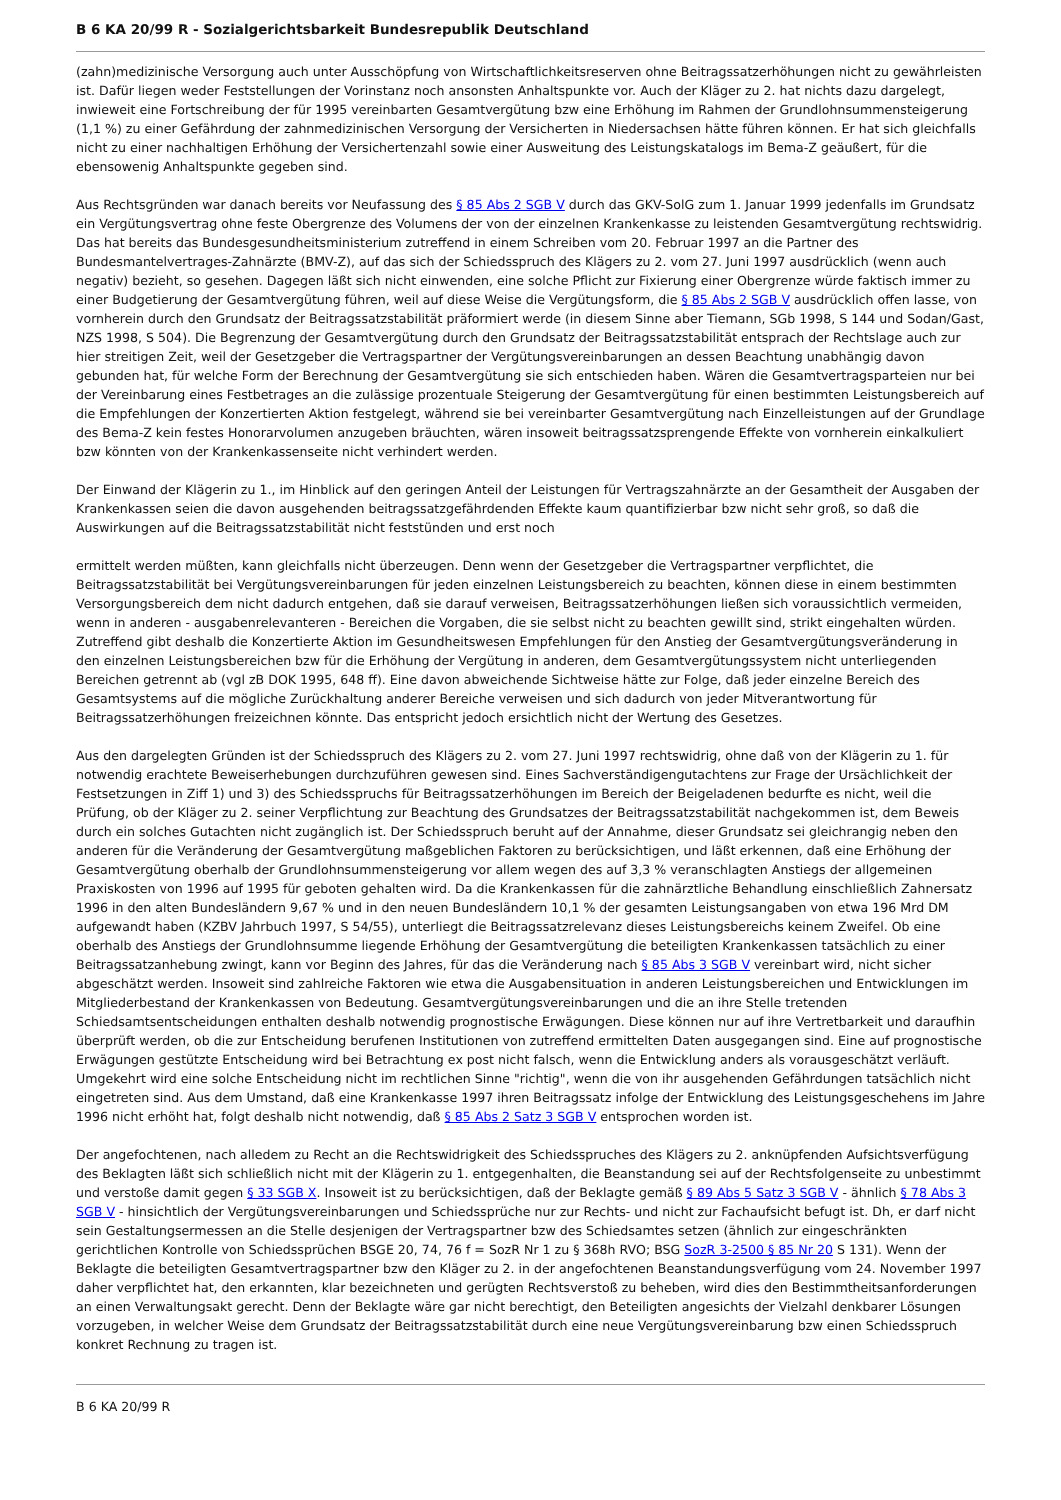B 6 KA 20/99 R - Sozialgerichtsbarkeit Bundesrepublik Deutschland
(zahn)medizinische Versorgung auch unter Ausschöpfung von Wirtschaftlichkeitsreserven ohne Beitragssatzerhöhungen nicht zu gewährleisten ist. Dafür liegen weder Feststellungen der Vorinstanz noch ansonsten Anhaltspunkte vor. Auch der Kläger zu 2. hat nichts dazu dargelegt, inwieweit eine Fortschreibung der für 1995 vereinbarten Gesamtvergütung bzw eine Erhöhung im Rahmen der Grundlohnsummensteigerung (1,1 %) zu einer Gefährdung der zahnmedizinischen Versorgung der Versicherten in Niedersachsen hätte führen können. Er hat sich gleichfalls nicht zu einer nachhaltigen Erhöhung der Versichertenzahl sowie einer Ausweitung des Leistungskatalogs im Bema-Z geäußert, für die ebensowenig Anhaltspunkte gegeben sind.
Aus Rechtsgründen war danach bereits vor Neufassung des § 85 Abs 2 SGB V durch das GKV-SolG zum 1. Januar 1999 jedenfalls im Grundsatz ein Vergütungsvertrag ohne feste Obergrenze des Volumens der von der einzelnen Krankenkasse zu leistenden Gesamtvergütung rechtswidrig. Das hat bereits das Bundesgesundheitsministerium zutreffend in einem Schreiben vom 20. Februar 1997 an die Partner des Bundesmantelvertrages-Zahnärzte (BMV-Z), auf das sich der Schiedsspruch des Klägers zu 2. vom 27. Juni 1997 ausdrücklich (wenn auch negativ) bezieht, so gesehen. Dagegen läßt sich nicht einwenden, eine solche Pflicht zur Fixierung einer Obergrenze würde faktisch immer zu einer Budgetierung der Gesamtvergütung führen, weil auf diese Weise die Vergütungsform, die § 85 Abs 2 SGB V ausdrücklich offen lasse, von vornherein durch den Grundsatz der Beitragssatzstabilität präformiert werde (in diesem Sinne aber Tiemann, SGb 1998, S 144 und Sodan/Gast, NZS 1998, S 504). Die Begrenzung der Gesamtvergütung durch den Grundsatz der Beitragssatzstabilität entsprach der Rechtslage auch zur hier streitigen Zeit, weil der Gesetzgeber die Vertragspartner der Vergütungsvereinbarungen an dessen Beachtung unabhängig davon gebunden hat, für welche Form der Berechnung der Gesamtvergütung sie sich entschieden haben. Wären die Gesamtvertragsparteien nur bei der Vereinbarung eines Festbetrages an die zulässige prozentuale Steigerung der Gesamtvergütung für einen bestimmten Leistungsbereich auf die Empfehlungen der Konzertierten Aktion festgelegt, während sie bei vereinbarter Gesamtvergütung nach Einzelleistungen auf der Grundlage des Bema-Z kein festes Honorarvolumen anzugeben bräuchten, wären insoweit beitragssatzsprengende Effekte von vornherein einkalkuliert bzw könnten von der Krankenkassenseite nicht verhindert werden.
Der Einwand der Klägerin zu 1., im Hinblick auf den geringen Anteil der Leistungen für Vertragszahnärzte an der Gesamtheit der Ausgaben der Krankenkassen seien die davon ausgehenden beitragssatzgefährdenden Effekte kaum quantifizierbar bzw nicht sehr groß, so daß die Auswirkungen auf die Beitragssatzstabilität nicht feststünden und erst noch
ermittelt werden müßten, kann gleichfalls nicht überzeugen. Denn wenn der Gesetzgeber die Vertragspartner verpflichtet, die Beitragssatzstabilität bei Vergütungsvereinbarungen für jeden einzelnen Leistungsbereich zu beachten, können diese in einem bestimmten Versorgungsbereich dem nicht dadurch entgehen, daß sie darauf verweisen, Beitragssatzerhöhungen ließen sich voraussichtlich vermeiden, wenn in anderen - ausgabenrelevanteren - Bereichen die Vorgaben, die sie selbst nicht zu beachten gewillt sind, strikt eingehalten würden. Zutreffend gibt deshalb die Konzertierte Aktion im Gesundheitswesen Empfehlungen für den Anstieg der Gesamtvergütungsveränderung in den einzelnen Leistungsbereichen bzw für die Erhöhung der Vergütung in anderen, dem Gesamtvergütungssystem nicht unterliegenden Bereichen getrennt ab (vgl zB DOK 1995, 648 ff). Eine davon abweichende Sichtweise hätte zur Folge, daß jeder einzelne Bereich des Gesamtsystems auf die mögliche Zurückhaltung anderer Bereiche verweisen und sich dadurch von jeder Mitverantwortung für Beitragssatzerhöhungen freizeichnen könnte. Das entspricht jedoch ersichtlich nicht der Wertung des Gesetzes.
Aus den dargelegten Gründen ist der Schiedsspruch des Klägers zu 2. vom 27. Juni 1997 rechtswidrig, ohne daß von der Klägerin zu 1. für notwendig erachtete Beweiserhebungen durchzuführen gewesen sind. Eines Sachverständigengutachtens zur Frage der Ursächlichkeit der Festsetzungen in Ziff 1) und 3) des Schiedsspruchs für Beitragssatzerhöhungen im Bereich der Beigeladenen bedurfte es nicht, weil die Prüfung, ob der Kläger zu 2. seiner Verpflichtung zur Beachtung des Grundsatzes der Beitragssatzstabilität nachgekommen ist, dem Beweis durch ein solches Gutachten nicht zugänglich ist. Der Schiedsspruch beruht auf der Annahme, dieser Grundsatz sei gleichrangig neben den anderen für die Veränderung der Gesamtvergütung maßgeblichen Faktoren zu berücksichtigen, und läßt erkennen, daß eine Erhöhung der Gesamtvergütung oberhalb der Grundlohnsummensteigerung vor allem wegen des auf 3,3 % veranschlagten Anstiegs der allgemeinen Praxiskosten von 1996 auf 1995 für geboten gehalten wird. Da die Krankenkassen für die zahnärztliche Behandlung einschließlich Zahnersatz 1996 in den alten Bundesländern 9,67 % und in den neuen Bundesländern 10,1 % der gesamten Leistungsangaben von etwa 196 Mrd DM aufgewandt haben (KZBV Jahrbuch 1997, S 54/55), unterliegt die Beitragssatzrelevanz dieses Leistungsbereichs keinem Zweifel. Ob eine oberhalb des Anstiegs der Grundlohnsumme liegende Erhöhung der Gesamtvergütung die beteiligten Krankenkassen tatsächlich zu einer Beitragssatzanhebung zwingt, kann vor Beginn des Jahres, für das die Veränderung nach § 85 Abs 3 SGB V vereinbart wird, nicht sicher abgeschätzt werden. Insoweit sind zahlreiche Faktoren wie etwa die Ausgabensituation in anderen Leistungsbereichen und Entwicklungen im Mitgliederbestand der Krankenkassen von Bedeutung. Gesamtvergütungsvereinbarungen und die an ihre Stelle tretenden Schiedsamtsentscheidungen enthalten deshalb notwendig prognostische Erwägungen. Diese können nur auf ihre Vertretbarkeit und daraufhin überprüft werden, ob die zur Entscheidung berufenen Institutionen von zutreffend ermittelten Daten ausgegangen sind. Eine auf prognostische Erwägungen gestützte Entscheidung wird bei Betrachtung ex post nicht falsch, wenn die Entwicklung anders als vorausgeschätzt verläuft. Umgekehrt wird eine solche Entscheidung nicht im rechtlichen Sinne "richtig", wenn die von ihr ausgehenden Gefährdungen tatsächlich nicht eingetreten sind. Aus dem Umstand, daß eine Krankenkasse 1997 ihren Beitragssatz infolge der Entwicklung des Leistungsgeschehens im Jahre 1996 nicht erhöht hat, folgt deshalb nicht notwendig, daß § 85 Abs 2 Satz 3 SGB V entsprochen worden ist.
Der angefochtenen, nach alledem zu Recht an die Rechtswidrigkeit des Schiedsspruches des Klägers zu 2. anknüpfenden Aufsichtsverfügung des Beklagten läßt sich schließlich nicht mit der Klägerin zu 1. entgegenhalten, die Beanstandung sei auf der Rechtsfolgenseite zu unbestimmt und verstoße damit gegen § 33 SGB X. Insoweit ist zu berücksichtigen, daß der Beklagte gemäß § 89 Abs 5 Satz 3 SGB V - ähnlich § 78 Abs 3 SGB V - hinsichtlich der Vergütungsvereinbarungen und Schiedssprüche nur zur Rechts- und nicht zur Fachaufsicht befugt ist. Dh, er darf nicht sein Gestaltungsermessen an die Stelle desjenigen der Vertragspartner bzw des Schiedsamtes setzen (ähnlich zur eingeschränkten gerichtlichen Kontrolle von Schiedssprüchen BSGE 20, 74, 76 f = SozR Nr 1 zu § 368h RVO; BSG SozR 3-2500 § 85 Nr 20 S 131). Wenn der Beklagte die beteiligten Gesamtvertragspartner bzw den Kläger zu 2. in der angefochtenen Beanstandungsverfügung vom 24. November 1997 daher verpflichtet hat, den erkannten, klar bezeichneten und gerügten Rechtsverstoß zu beheben, wird dies den Bestimmtheitsanforderungen an einen Verwaltungsakt gerecht. Denn der Beklagte wäre gar nicht berechtigt, den Beteiligten angesichts der Vielzahl denkbarer Lösungen vorzugeben, in welcher Weise dem Grundsatz der Beitragssatzstabilität durch eine neue Vergütungsvereinbarung bzw einen Schiedsspruch konkret Rechnung zu tragen ist.
B 6 KA 20/99 R